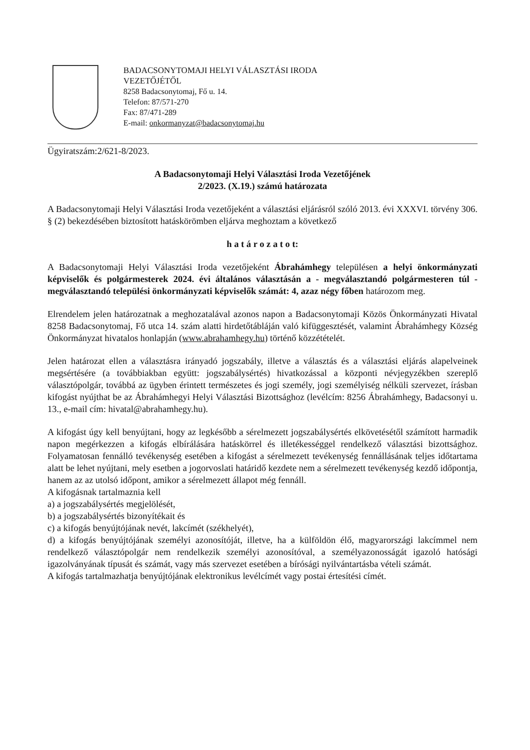BADACSONYTOMAJI HELYI VÁLASZTÁSI IRODA
VEZETŐJÉTŐL
8258 Badacsonytomaj, Fő u. 14.
Telefon: 87/571-270
Fax: 87/471-289
E-mail: onkormanyzat@badacsonytomaj.hu
Ügyiratszám:2/621-8/2023.
A Badacsonytomaji Helyi Választási Iroda Vezetőjének
2/2023. (X.19.) számú határozata
A Badacsonytomaji Helyi Választási Iroda vezetőjeként a választási eljárásról szóló 2013. évi XXXVI. törvény 306. § (2) bekezdésében biztosított hatáskörömben eljárva meghoztam a következő
h a t á r o z a t o t:
A Badacsonytomaji Helyi Választási Iroda vezetőjeként Ábrahámhegy településen a helyi önkormányzati képviselők és polgármesterek 2024. évi általános választásán a - megválasztandó polgármesteren túl - megválasztandó települési önkormányzati képviselők számát: 4, azaz négy főben határozom meg.
Elrendelem jelen határozatnak a meghozatalával azonos napon a Badacsonytomaji Közös Önkormányzati Hivatal 8258 Badacsonytomaj, Fő utca 14. szám alatti hirdetőtábláján való kifüggesztését, valamint Ábrahámhegy Község Önkormányzat hivatalos honlapján (www.abrahamhegy.hu) történő közzétételét.
Jelen határozat ellen a választásra irányadó jogszabály, illetve a választás és a választási eljárás alapelveinek megsértésére (a továbbiakban együtt: jogszabálysértés) hivatkozással a központi névjegyzékben szereplő választópolgár, továbbá az ügyben érintett természetes és jogi személy, jogi személyiség nélküli szervezet, írásban kifogást nyújthat be az Ábrahámhegyi Helyi Választási Bizottsághoz (levélcím: 8256 Ábrahámhegy, Badacsonyi u. 13., e-mail cím: hivatal@abrahamhegy.hu).
A kifogást úgy kell benyújtani, hogy az legkésőbb a sérelmezett jogszabálysértés elkövetésétől számított harmadik napon megérkezzen a kifogás elbírálására hatáskörrel és illetékességgel rendelkező választási bizottsághoz. Folyamatosan fennálló tevékenység esetében a kifogást a sérelmezett tevékenység fennállásának teljes időtartama alatt be lehet nyújtani, mely esetben a jogorvoslati határidő kezdete nem a sérelmezett tevékenység kezdő időpontja, hanem az az utolsó időpont, amikor a sérelmezett állapot még fennáll.
A kifogásnak tartalmaznia kell
a) a jogszabálysértés megjelölését,
b) a jogszabálysértés bizonyítékait és
c) a kifogás benyújtójának nevét, lakcímét (székhelyét),
d) a kifogás benyújtójának személyi azonosítóját, illetve, ha a külföldön élő, magyarországi lakcímmel nem rendelkező választópolgár nem rendelkezik személyi azonosítóval, a személyazonosságát igazoló hatósági igazolványának típusát és számát, vagy más szervezet esetében a bírósági nyilvántartásba vételi számát.
A kifogás tartalmazhatja benyújtójának elektronikus levélcímét vagy postai értesítési címét.